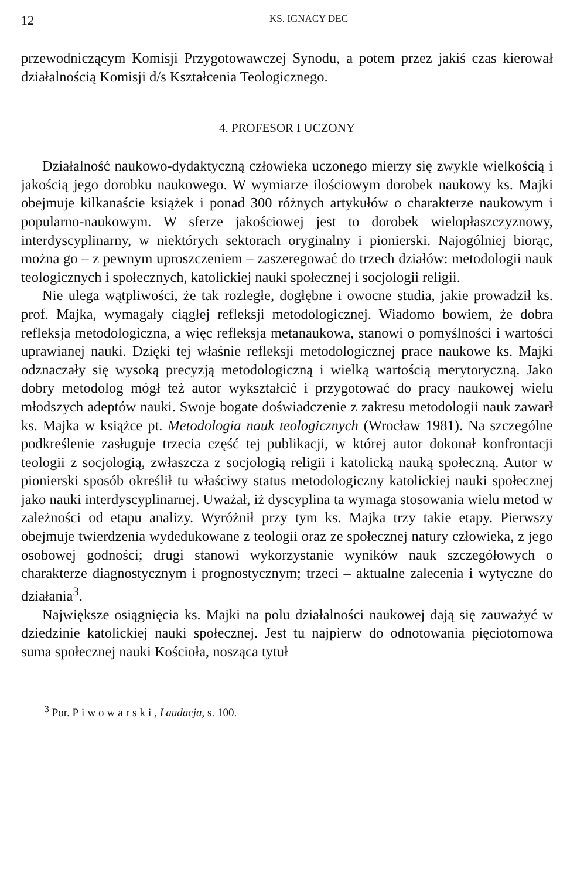12 KS. IGNACY DEC
przewodniczącym Komisji Przygotowawczej Synodu, a potem przez jakiś czas kierował działalnością Komisji d/s Kształcenia Teologicznego.
4. PROFESOR I UCZONY
Działalność naukowo-dydaktyczną człowieka uczonego mierzy się zwykle wielkością i jakością jego dorobku naukowego. W wymiarze ilościowym dorobek naukowy ks. Majki obejmuje kilkanaście książek i ponad 300 różnych artykułów o charakterze naukowym i popularno-naukowym. W sferze jakościowej jest to dorobek wielopłaszczyznowy, interdyscyplinarny, w niektórych sektorach oryginalny i pionierski. Najogólniej biorąc, można go – z pewnym uproszczeniem – zaszeregować do trzech działów: metodologii nauk teologicznych i społecznych, katolickiej nauki społecznej i socjologii religii.
Nie ulega wątpliwości, że tak rozległe, dogłębne i owocne studia, jakie prowadził ks. prof. Majka, wymagały ciągłej refleksji metodologicznej. Wiadomo bowiem, że dobra refleksja metodologiczna, a więc refleksja metanaukowa, stanowi o pomyślności i wartości uprawianej nauki. Dzięki tej właśnie refleksji metodologicznej prace naukowe ks. Majki odznaczały się wysoką precyzją metodologiczną i wielką wartością merytoryczną. Jako dobry metodolog mógł też autor wykształcić i przygotować do pracy naukowej wielu młodszych adeptów nauki. Swoje bogate doświadczenie z zakresu metodologii nauk zawarł ks. Majka w książce pt. Metodologia nauk teologicznych (Wrocław 1981). Na szczególne podkreślenie zasługuje trzecia część tej publikacji, w której autor dokonał konfrontacji teologii z socjologią, zwłaszcza z socjologią religii i katolicką nauką społeczną. Autor w pionierski sposób określił tu właściwy status metodologiczny katolickiej nauki społecznej jako nauki interdyscyplinarnej. Uważał, iż dyscyplina ta wymaga stosowania wielu metod w zależności od etapu analizy. Wyróżnił przy tym ks. Majka trzy takie etapy. Pierwszy obejmuje twierdzenia wydedukowane z teologii oraz ze społecznej natury człowieka, z jego osobowej godności; drugi stanowi wykorzystanie wyników nauk szczegółowych o charakterze diagnostycznym i prognostycznym; trzeci – aktualne zalecenia i wytyczne do działania<sup>3</sup>.
Największe osiągnięcia ks. Majki na polu działalności naukowej dają się zauważyć w dziedzinie katolickiej nauki społecznej. Jest tu najpierw do odnotowania pięciotomowa suma społecznej nauki Kościoła, nosząca tytuł
<sup>3</sup> Por. Piwowarski, Laudacja, s. 100.